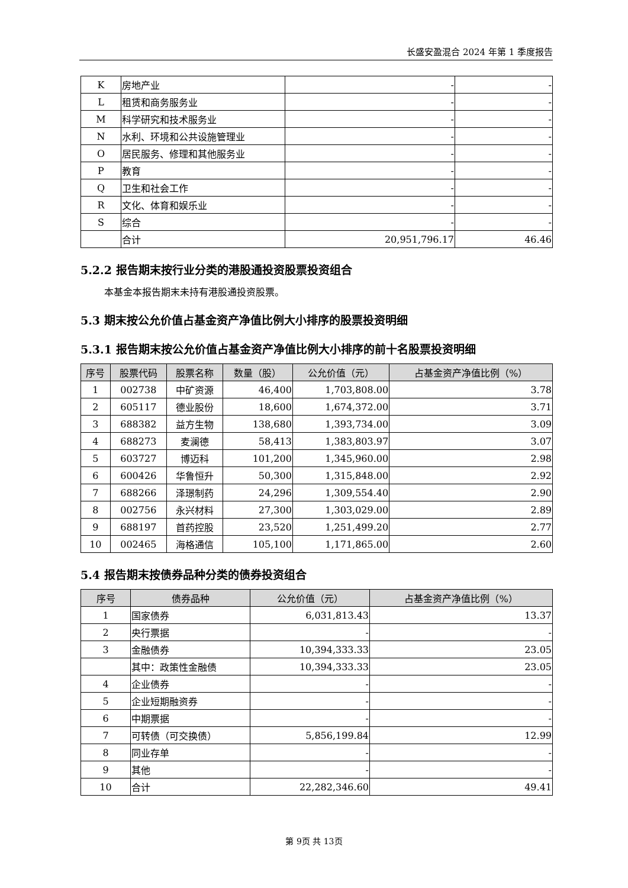长盛安盈混合 2024 年第 1 季度报告
| K | 房地产业 | - | - |
| L | 租赁和商务服务业 | - | - |
| M | 科学研究和技术服务业 | - | - |
| N | 水利、环境和公共设施管理业 | - | - |
| O | 居民服务、修理和其他服务业 | - | - |
| P | 教育 | - | - |
| Q | 卫生和社会工作 | - | - |
| R | 文化、体育和娱乐业 | - | - |
| S | 综合 | - | - |
| | 合计 | 20,951,796.17 | 46.46 |
5.2.2 报告期末按行业分类的港股通投资股票投资组合
本基金本报告期末未持有港股通投资股票。
5.3 期末按公允价值占基金资产净值比例大小排序的股票投资明细
5.3.1 报告期末按公允价值占基金资产净值比例大小排序的前十名股票投资明细
| 序号 | 股票代码 | 股票名称 | 数量（股） | 公允价值（元） | 占基金资产净值比例（%） |
| --- | --- | --- | --- | --- | --- |
| 1 | 002738 | 中矿资源 | 46,400 | 1,703,808.00 | 3.78 |
| 2 | 605117 | 德业股份 | 18,600 | 1,674,372.00 | 3.71 |
| 3 | 688382 | 益方生物 | 138,680 | 1,393,734.00 | 3.09 |
| 4 | 688273 | 麦澜德 | 58,413 | 1,383,803.97 | 3.07 |
| 5 | 603727 | 博迈科 | 101,200 | 1,345,960.00 | 2.98 |
| 6 | 600426 | 华鲁恒升 | 50,300 | 1,315,848.00 | 2.92 |
| 7 | 688266 | 泽璟制药 | 24,296 | 1,309,554.40 | 2.90 |
| 8 | 002756 | 永兴材料 | 27,300 | 1,303,029.00 | 2.89 |
| 9 | 688197 | 首药控股 | 23,520 | 1,251,499.20 | 2.77 |
| 10 | 002465 | 海格通信 | 105,100 | 1,171,865.00 | 2.60 |
5.4 报告期末按债券品种分类的债券投资组合
| 序号 | 债券品种 | 公允价值（元） | 占基金资产净值比例（%） |
| --- | --- | --- | --- |
| 1 | 国家债券 | 6,031,813.43 | 13.37 |
| 2 | 央行票据 | - | - |
| 3 | 金融债券 | 10,394,333.33 | 23.05 |
| | 其中：政策性金融债 | 10,394,333.33 | 23.05 |
| 4 | 企业债券 | - | - |
| 5 | 企业短期融资券 | - | - |
| 6 | 中期票据 | - | - |
| 7 | 可转债（可交换债） | 5,856,199.84 | 12.99 |
| 8 | 同业存单 | - | - |
| 9 | 其他 | - | - |
| 10 | 合计 | 22,282,346.60 | 49.41 |
第 9页 共 13页